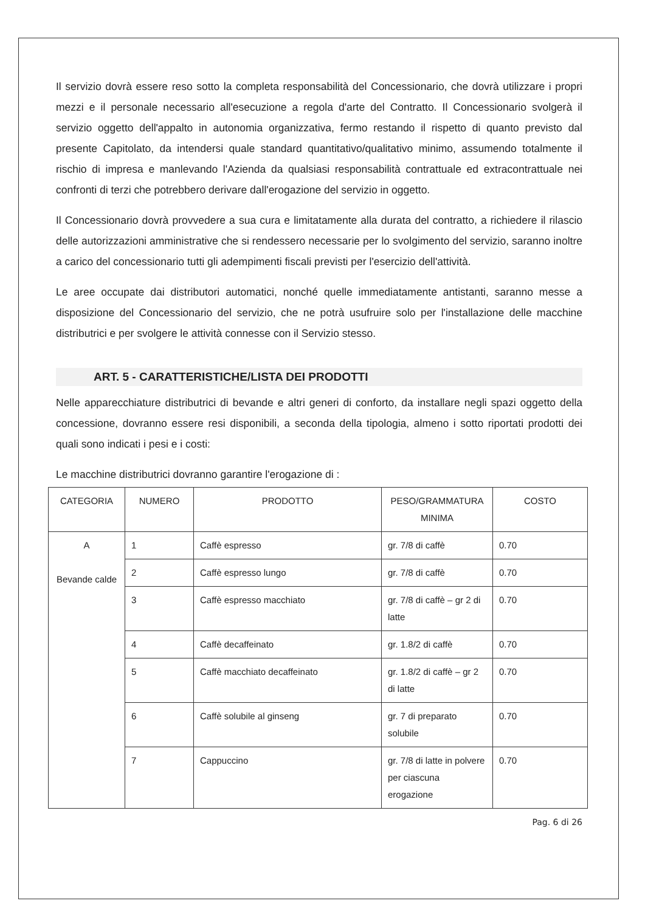Il servizio dovrà essere reso sotto la completa responsabilità del Concessionario, che dovrà utilizzare i propri mezzi e il personale necessario all'esecuzione a regola d'arte del Contratto. Il Concessionario svolgerà il servizio oggetto dell'appalto in autonomia organizzativa, fermo restando il rispetto di quanto previsto dal presente Capitolato, da intendersi quale standard quantitativo/qualitativo minimo, assumendo totalmente il rischio di impresa e manlevando l'Azienda da qualsiasi responsabilità contrattuale ed extracontrattuale nei confronti di terzi che potrebbero derivare dall'erogazione del servizio in oggetto.
Il Concessionario dovrà provvedere a sua cura e limitatamente alla durata del contratto, a richiedere il rilascio delle autorizzazioni amministrative che si rendessero necessarie per lo svolgimento del servizio, saranno inoltre a carico del concessionario tutti gli adempimenti fiscali previsti per l'esercizio dell'attività.
Le aree occupate dai distributori automatici, nonché quelle immediatamente antistanti, saranno messe a disposizione del Concessionario del servizio, che ne potrà usufruire solo per l'installazione delle macchine distributrici e per svolgere le attività connesse con il Servizio stesso.
ART. 5 - CARATTERISTICHE/LISTA DEI PRODOTTI
Nelle apparecchiature distributrici di bevande e altri generi di conforto, da installare negli spazi oggetto della concessione, dovranno essere resi disponibili, a seconda della tipologia, almeno i sotto riportati prodotti dei quali sono indicati i pesi e i costi:
Le macchine distributrici dovranno garantire l'erogazione di :
| CATEGORIA | NUMERO | PRODOTTO | PESO/GRAMMATURA MINIMA | COSTO |
| --- | --- | --- | --- | --- |
| A Bevande calde | 1 | Caffè espresso | gr. 7/8 di caffè | 0.70 |
| | 2 | Caffè espresso lungo | gr. 7/8 di caffè | 0.70 |
| | 3 | Caffè espresso macchiato | gr. 7/8 di caffè – gr 2 di latte | 0.70 |
| | 4 | Caffè decaffeinato | gr. 1.8/2 di caffè | 0.70 |
| | 5 | Caffè macchiato decaffeinato | gr. 1.8/2 di caffè – gr 2 di latte | 0.70 |
| | 6 | Caffè solubile al ginseng | gr. 7 di preparato solubile | 0.70 |
| | 7 | Cappuccino | gr. 7/8 di latte in polvere per ciascuna erogazione | 0.70 |
Pag. 6 di 26